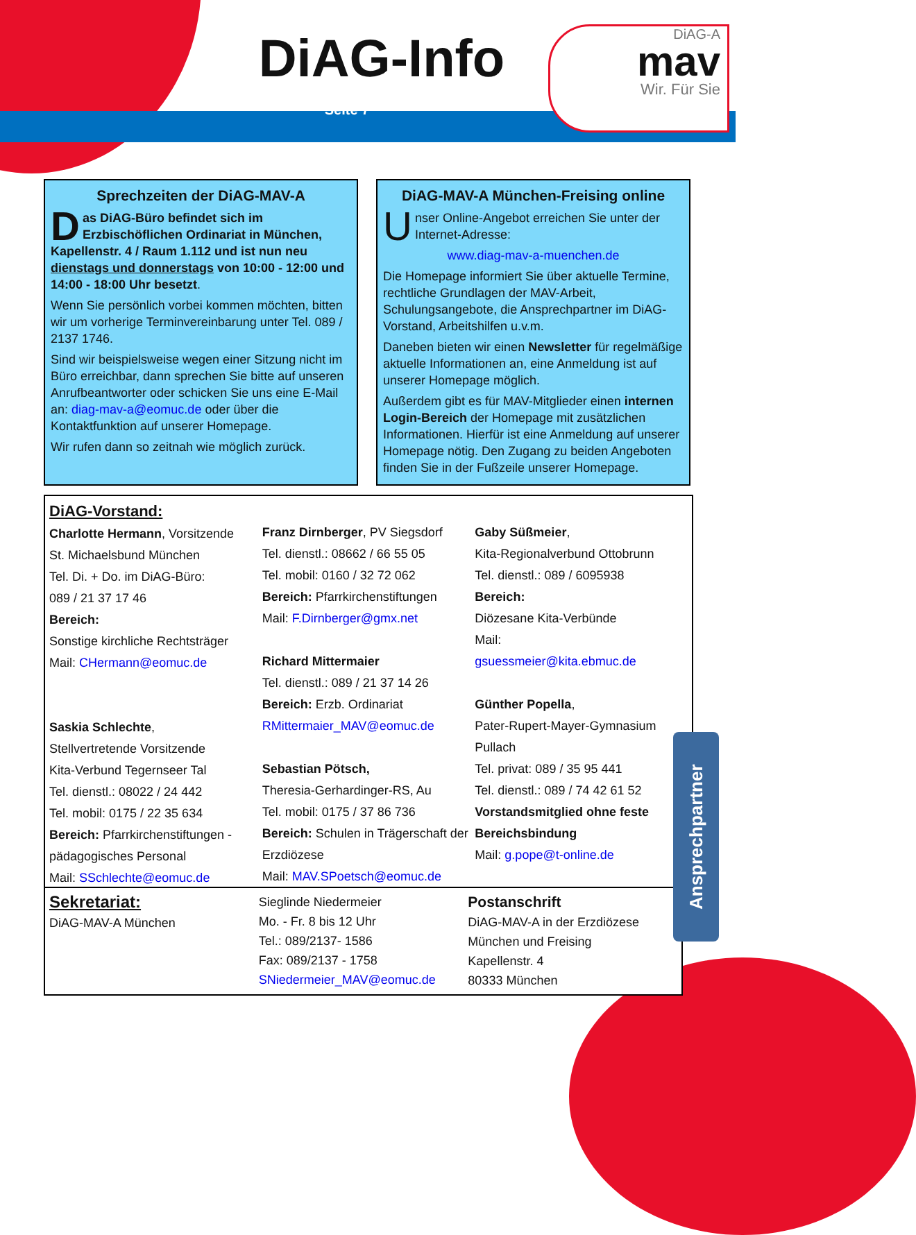DiAG-Info
Seite 7
DiAG-A
mav
Wir. Für Sie
Sprechzeiten der DiAG-MAV-A
Das DiAG-Büro befindet sich im Erzbischöflichen Ordinariat in München, Kapellenstr. 4 / Raum 1.112 und ist nun neu dienstags und donnerstags von 10:00 - 12:00 und 14:00 - 18:00 Uhr besetzt.
Wenn Sie persönlich vorbei kommen möchten, bitten wir um vorherige Terminvereinbarung unter Tel. 089 / 2137 1746.
Sind wir beispielsweise wegen einer Sitzung nicht im Büro erreichbar, dann sprechen Sie bitte auf unseren Anrufbeantworter oder schicken Sie uns eine E-Mail an: diag-mav-a@eomuc.de oder über die Kontaktfunktion auf unserer Homepage.
Wir rufen dann so zeitnah wie möglich zurück.
DiAG-MAV-A München-Freising online
Unser Online-Angebot erreichen Sie unter der Internet-Adresse:
www.diag-mav-a-muenchen.de
Die Homepage informiert Sie über aktuelle Termine, rechtliche Grundlagen der MAV-Arbeit, Schulungsangebote, die Ansprechpartner im DiAG-Vorstand, Arbeitshilfen u.v.m.
Daneben bieten wir einen Newsletter für regelmäßige aktuelle Informationen an, eine Anmeldung ist auf unserer Homepage möglich.
Außerdem gibt es für MAV-Mitglieder einen internen Login-Bereich der Homepage mit zusätzlichen Informationen. Hierfür ist eine Anmeldung auf unserer Homepage nötig. Den Zugang zu beiden Angeboten finden Sie in der Fußzeile unserer Homepage.
DiAG-Vorstand:
Charlotte Hermann, Vorsitzende
St. Michaelsbund München
Tel. Di. + Do. im DiAG-Büro:
089 / 21 37 17 46
Bereich:
Sonstige kirchliche Rechtsträger
Mail: CHermann@eomuc.de
Saskia Schlechte,
Stellvertretende Vorsitzende
Kita-Verbund Tegernseer Tal
Tel. dienstl.: 08022 / 24 442
Tel. mobil: 0175 / 22 35 634
Bereich: Pfarrkirchenstiftungen - pädagogisches Personal
Mail: SSchlechte@eomuc.de
Franz Dirnberger, PV Siegsdorf
Tel. dienstl.: 08662 / 66 55 05
Tel. mobil: 0160 / 32 72 062
Bereich: Pfarrkirchenstiftungen
Mail: F.Dirnberger@gmx.net
Richard Mittermaier
Tel. dienstl.: 089 / 21 37 14 26
Bereich: Erzb. Ordinariat
RMittermaier_MAV@eomuc.de
Sebastian Pötsch,
Theresia-Gerhardinger-RS, Au
Tel. mobil: 0175 / 37 86 736
Bereich: Schulen in Trägerschaft der Erzdiözese
Mail: MAV.SPoetsch@eomuc.de
Gaby Süßmeier,
Kita-Regionalverbund Ottobrunn
Tel. dienstl.: 089 / 6095938
Bereich:
Diözesane Kita-Verbünde
Mail:
gsuessmeier@kita.ebmuc.de
Günther Popella,
Pater-Rupert-Mayer-Gymnasium Pullach
Tel. privat: 089 / 35 95 441
Tel. dienstl.: 089 / 74 42 61 52
Vorstandsmitglied ohne feste Bereichsbindung
Mail: g.pope@t-online.de
Sekretariat:
DiAG-MAV-A München
Sieglinde Niedermeier
Mo. - Fr. 8 bis 12 Uhr
Tel.: 089/2137- 1586
Fax: 089/2137 - 1758
SNiedermeier_MAV@eomuc.de
Postanschrift
DiAG-MAV-A in der Erzdiözese München und Freising
Kapellenstr. 4
80333 München
Ansprechpartner